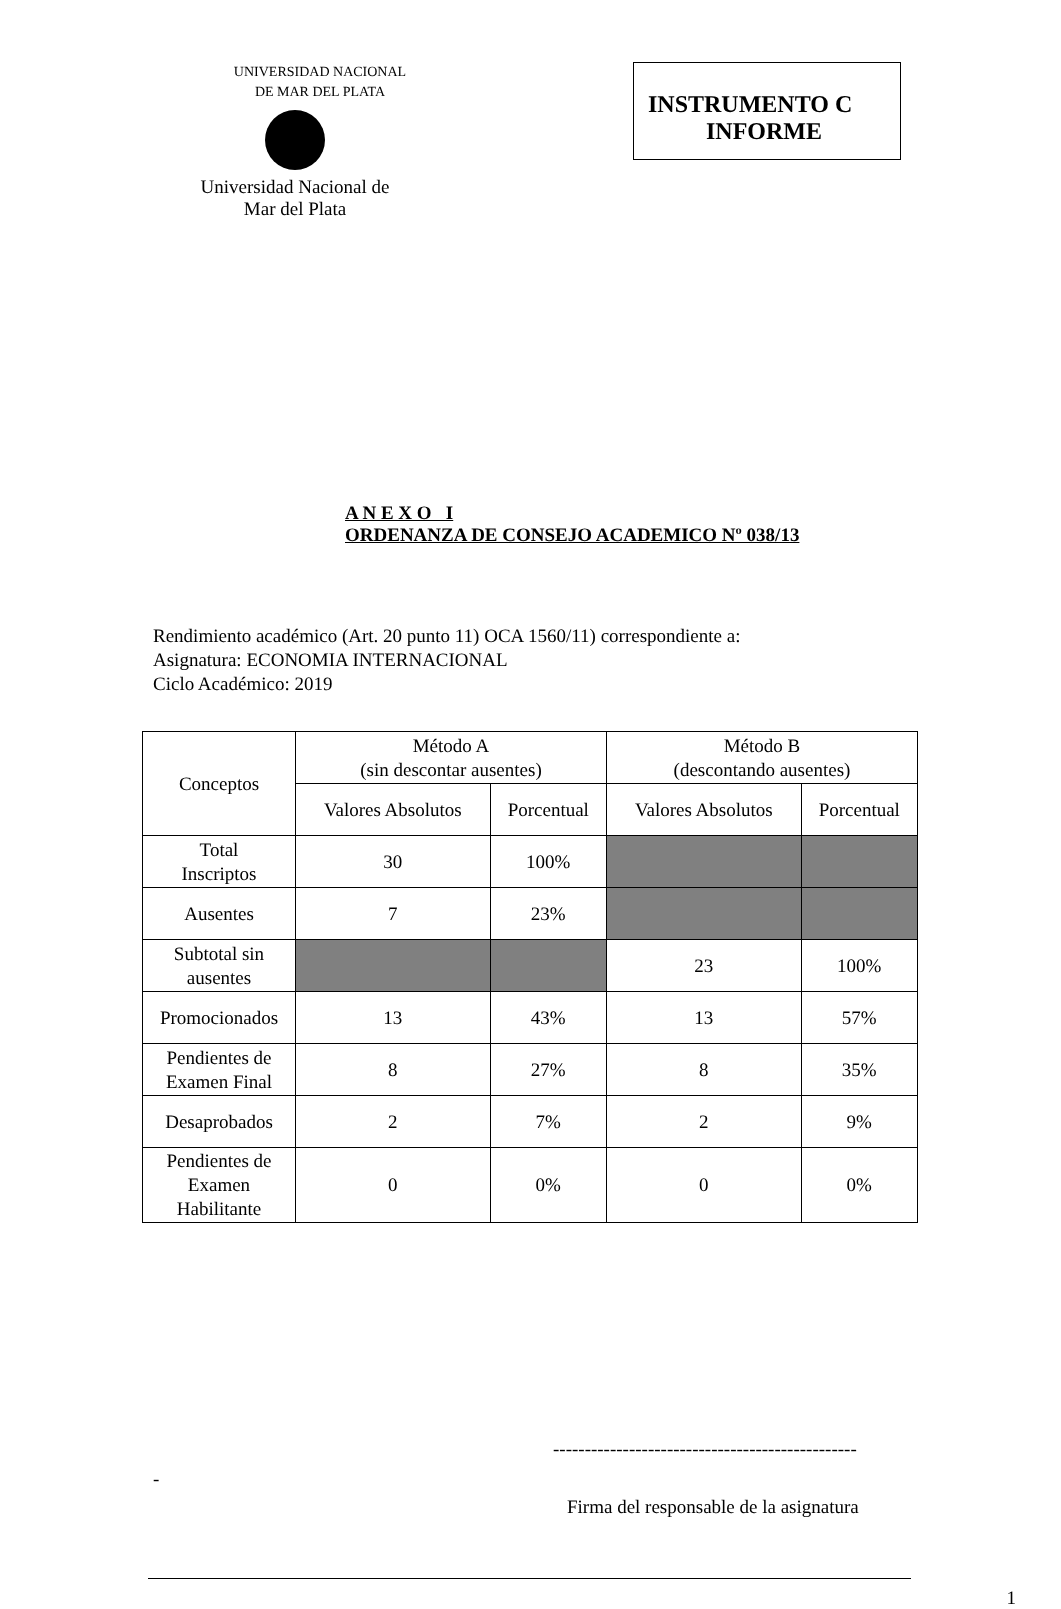UNIVERSIDAD NACIONAL
DE MAR DEL PLATA
Universidad Nacional de
Mar del Plata
INSTRUMENTO C
INFORME
A N E X O I
ORDENANZA DE CONSEJO ACADEMICO Nº 038/13
Rendimiento académico (Art. 20 punto 11) OCA 1560/11) correspondiente a:
Asignatura: ECONOMIA INTERNACIONAL
Ciclo Académico: 2019
| Conceptos | Método A (sin descontar ausentes) | | Método B (descontando ausentes) | |
| --- | --- | --- | --- | --- |
| | Valores Absolutos | Porcentual | Valores Absolutos | Porcentual |
| Total Inscriptos | 30 | 100% | | |
| Ausentes | 7 | 23% | | |
| Subtotal sin ausentes | | | 23 | 100% |
| Promocionados | 13 | 43% | 13 | 57% |
| Pendientes de Examen Final | 8 | 27% | 8 | 35% |
| Desaprobados | 2 | 7% | 2 | 9% |
| Pendientes de Examen Habilitante | 0 | 0% | 0 | 0% |
------------------------------------------------
-
Firma del responsable de la asignatura
1